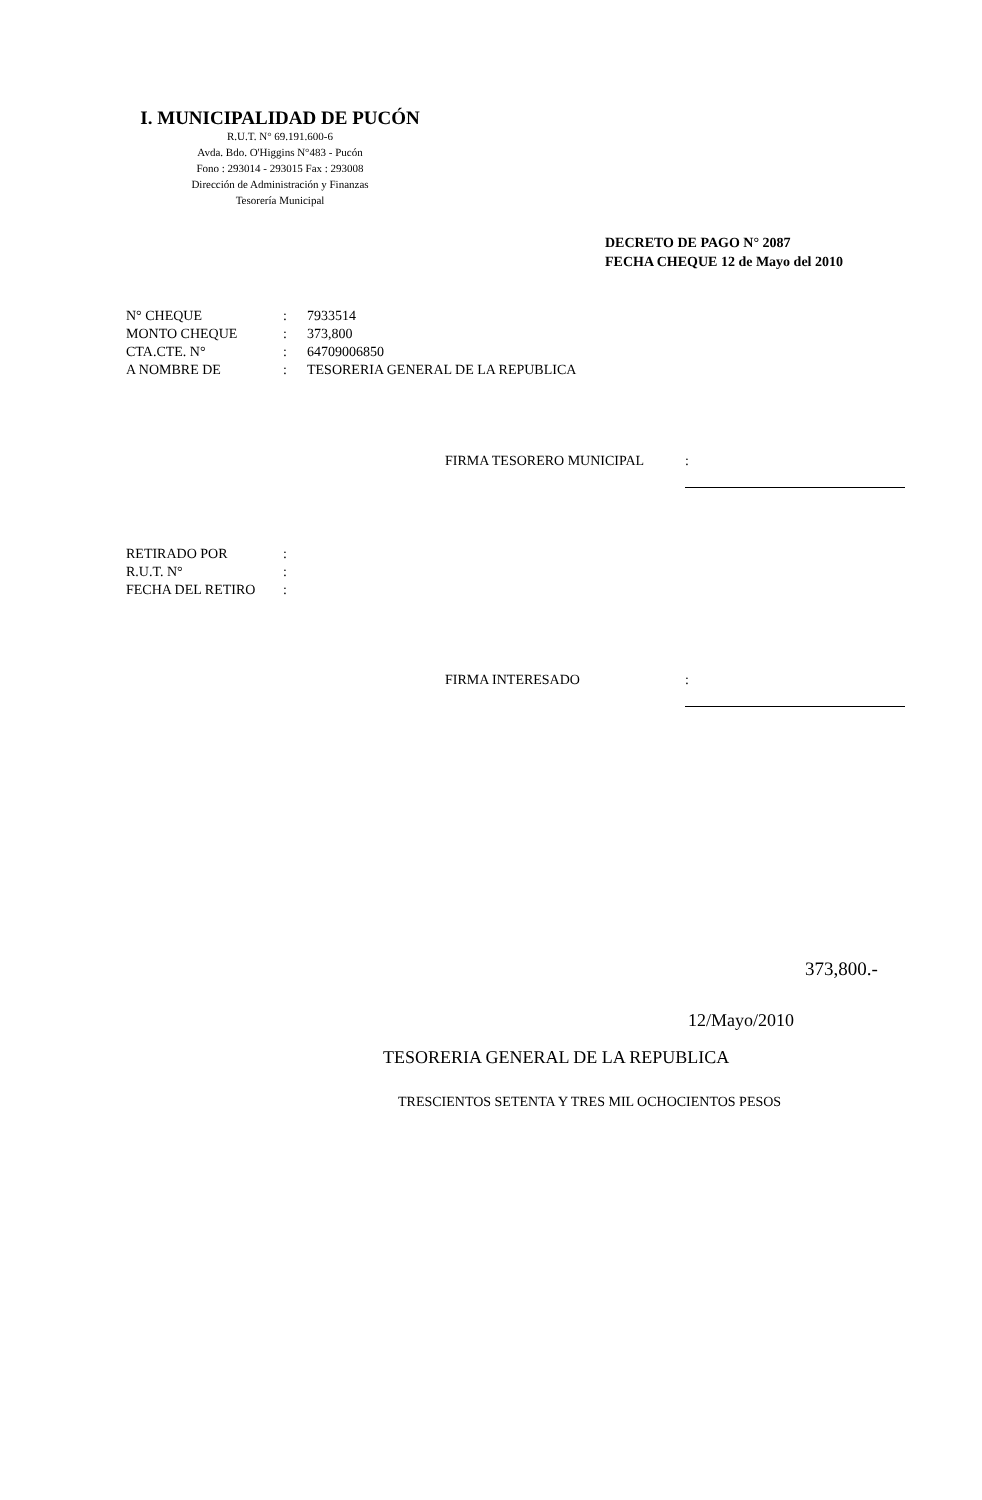I. MUNICIPALIDAD DE PUCÓN
R.U.T. N° 69.191.600-6
Avda. Bdo. O'Higgins N°483 - Pucón
Fono : 293014 - 293015 Fax : 293008
Dirección de Administración y Finanzas
Tesorería Municipal
DECRETO DE PAGO N° 2087
FECHA CHEQUE 12 de Mayo del 2010
| N° CHEQUE | : | 7933514 |
| MONTO CHEQUE | : | 373,800 |
| CTA.CTE. N° | : | 64709006850 |
| A NOMBRE DE | : | TESORERIA GENERAL DE LA REPUBLICA |
FIRMA TESORERO MUNICIPAL:
| RETIRADO POR | : |
| R.U.T. N° | : |
| FECHA DEL RETIRO | : |
FIRMA INTERESADO:
373,800.-
12/Mayo/2010
TESORERIA GENERAL DE LA REPUBLICA
TRESCIENTOS SETENTA Y TRES MIL OCHOCIENTOS PESOS